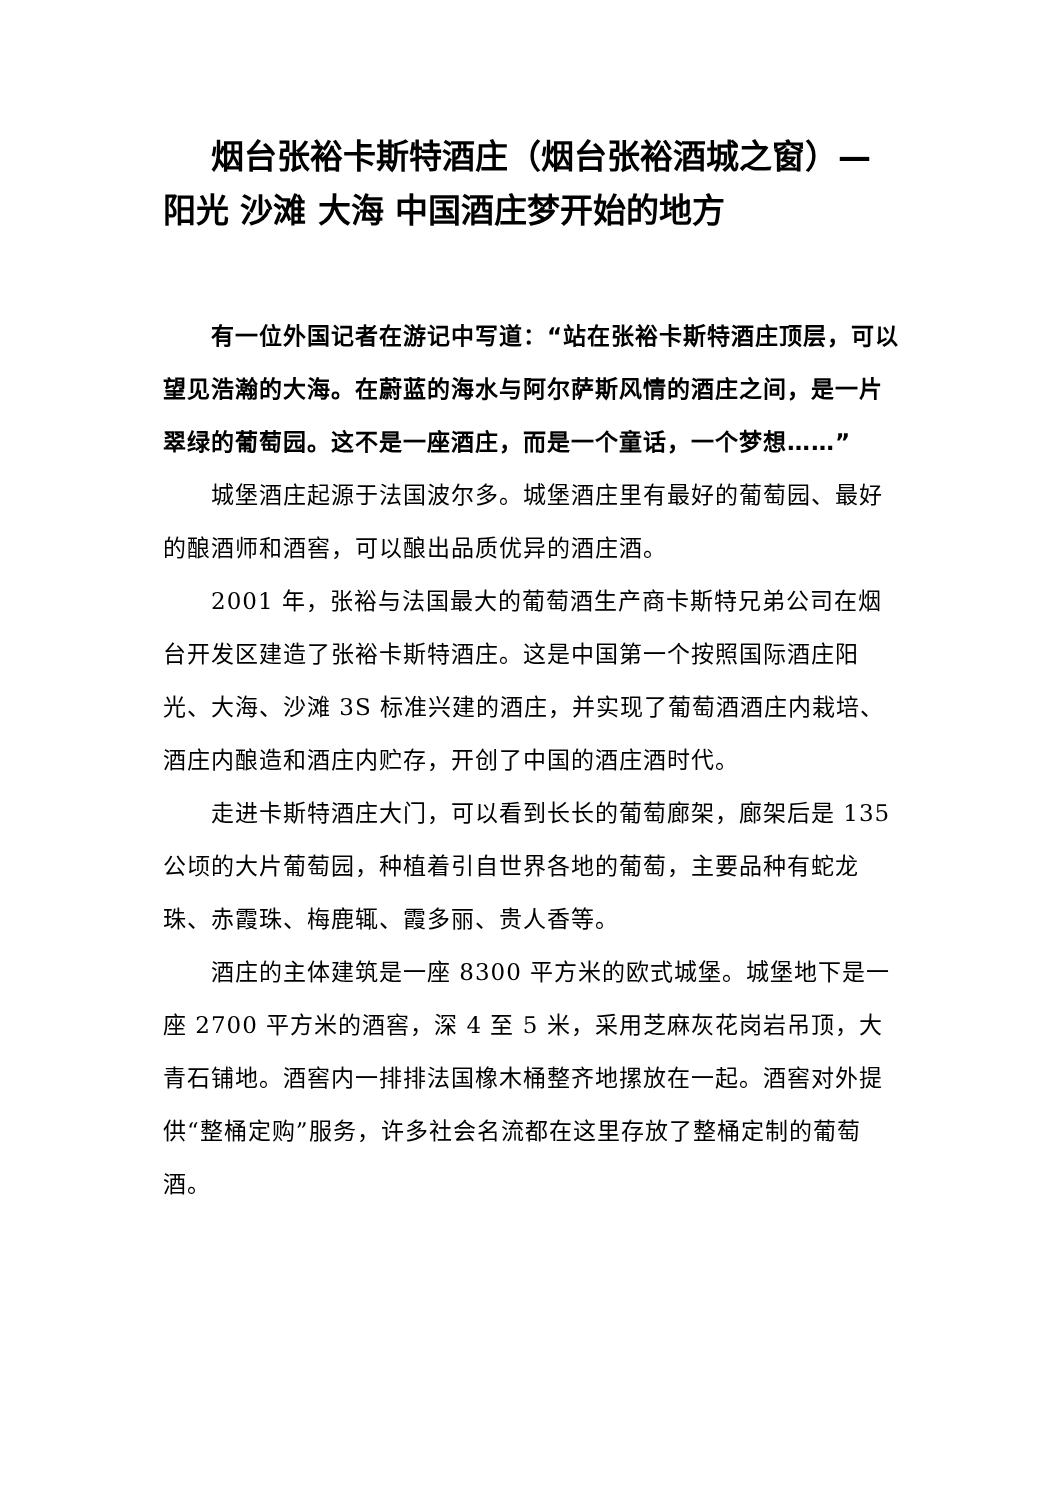烟台张裕卡斯特酒庄（烟台张裕酒城之窗）—阳光 沙滩 大海 中国酒庄梦开始的地方
有一位外国记者在游记中写道：“站在张裕卡斯特酒庄顶层，可以望见浩瀚的大海。在蔚蓝的海水与阿尔萨斯风情的酒庄之间，是一片翠绿的葡萄园。这不是一座酒庄，而是一个童话，一个梦想……”
城堡酒庄起源于法国波尔多。城堡酒庄里有最好的葡萄园、最好的酿酒师和酒窖，可以酿出品质优异的酒庄酒。
2001 年，张裕与法国最大的葡萄酒生产商卡斯特兄弟公司在烟台开发区建造了张裕卡斯特酒庄。这是中国第一个按照国际酒庄阳光、大海、沙滩 3S 标准兴建的酒庄，并实现了葡萄酒酒庄内栽培、酒庄内酿造和酒庄内贮存，开创了中国的酒庄酒时代。
走进卡斯特酒庄大门，可以看到长长的葡萄廊架，廊架后是 135 公顷的大片葡萄园，种植着引自世界各地的葡萄，主要品种有蛇龙珠、赤霞珠、梅鹿辄、霞多丽、贵人香等。
酒庄的主体建筑是一座 8300 平方米的欧式城堡。城堡地下是一座 2700 平方米的酒窖，深 4 至 5 米，采用芝麻灰花岗岩吊顶，大青石铺地。酒窖内一排排法国橡木桶整齐地摞放在一起。酒窖对外提供“整桶定购”服务，许多社会名流都在这里存放了整桶定制的葡萄酒。